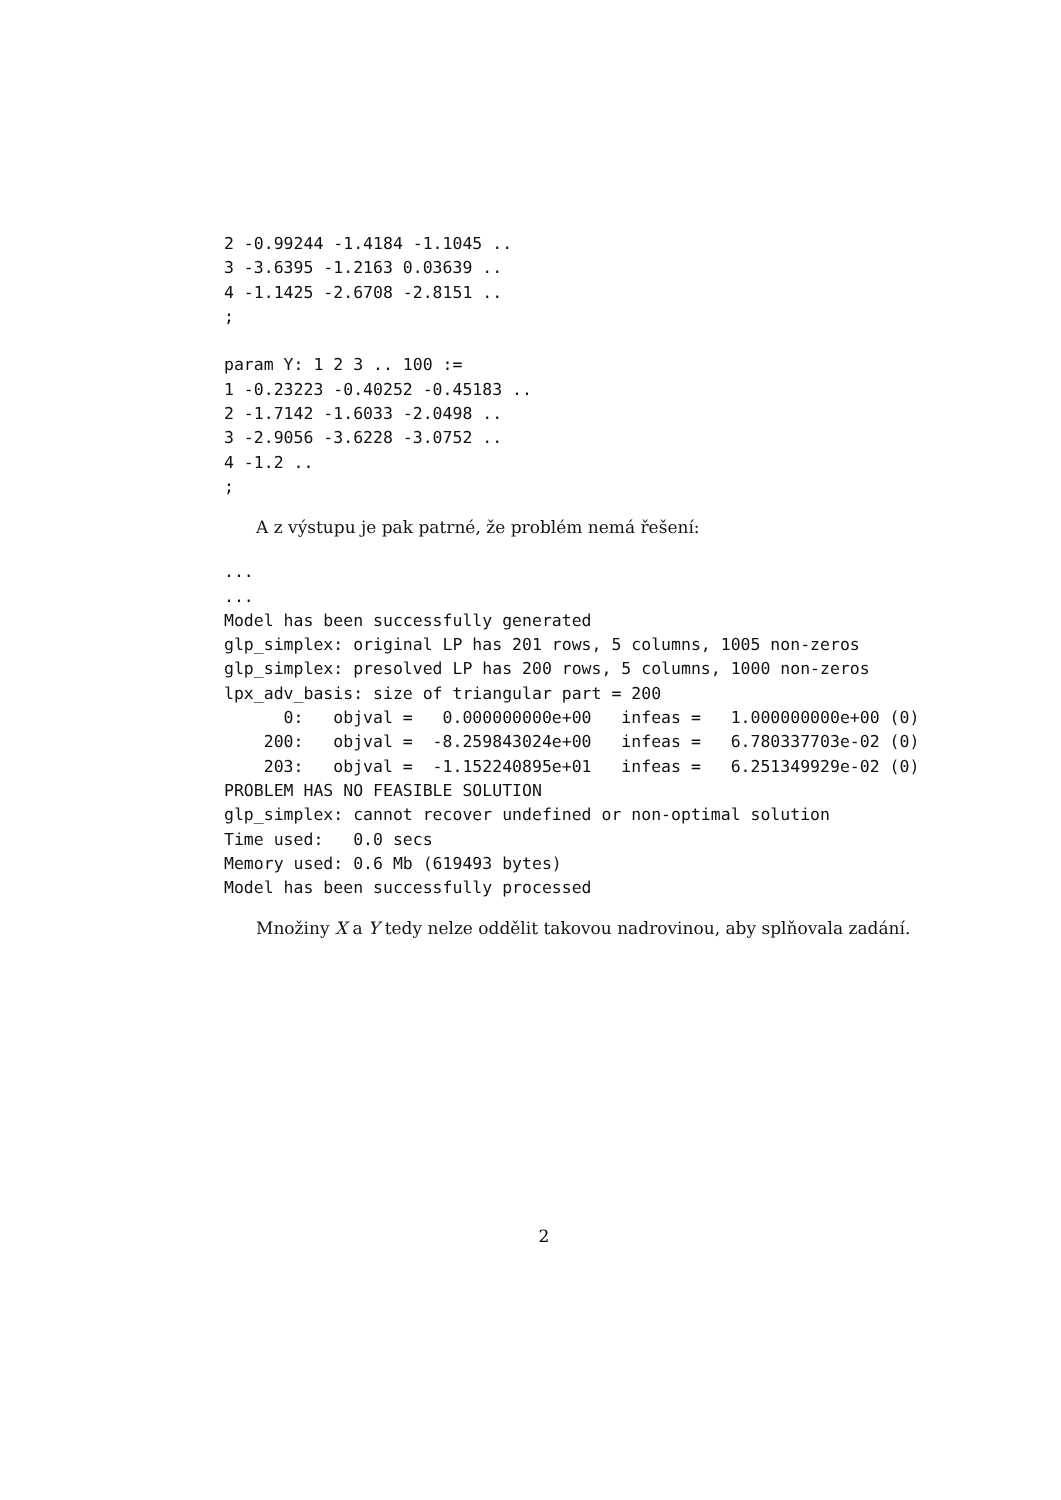2 -0.99244 -1.4184 -1.1045 ..
3 -3.6395 -1.2163 0.03639 ..
4 -1.1425 -2.6708 -2.8151 ..
;

param Y: 1 2 3 .. 100 :=
1 -0.23223 -0.40252 -0.45183 ..
2 -1.7142 -1.6033 -2.0498 ..
3 -2.9056 -3.6228 -3.0752 ..
4 -1.2 ..
;
A z výstupu je pak patrné, že problém nemá řešení:
...
...
Model has been successfully generated
glp_simplex: original LP has 201 rows, 5 columns, 1005 non-zeros
glp_simplex: presolved LP has 200 rows, 5 columns, 1000 non-zeros
lpx_adv_basis: size of triangular part = 200
      0:   objval =   0.000000000e+00   infeas =   1.000000000e+00 (0)
    200:   objval =  -8.259843024e+00   infeas =   6.780337703e-02 (0)
    203:   objval =  -1.152240895e+01   infeas =   6.251349929e-02 (0)
PROBLEM HAS NO FEASIBLE SOLUTION
glp_simplex: cannot recover undefined or non-optimal solution
Time used:   0.0 secs
Memory used: 0.6 Mb (619493 bytes)
Model has been successfully processed
Množiny X a Y tedy nelze oddělit takovou nadrovinou, aby splňovala zadání.
2